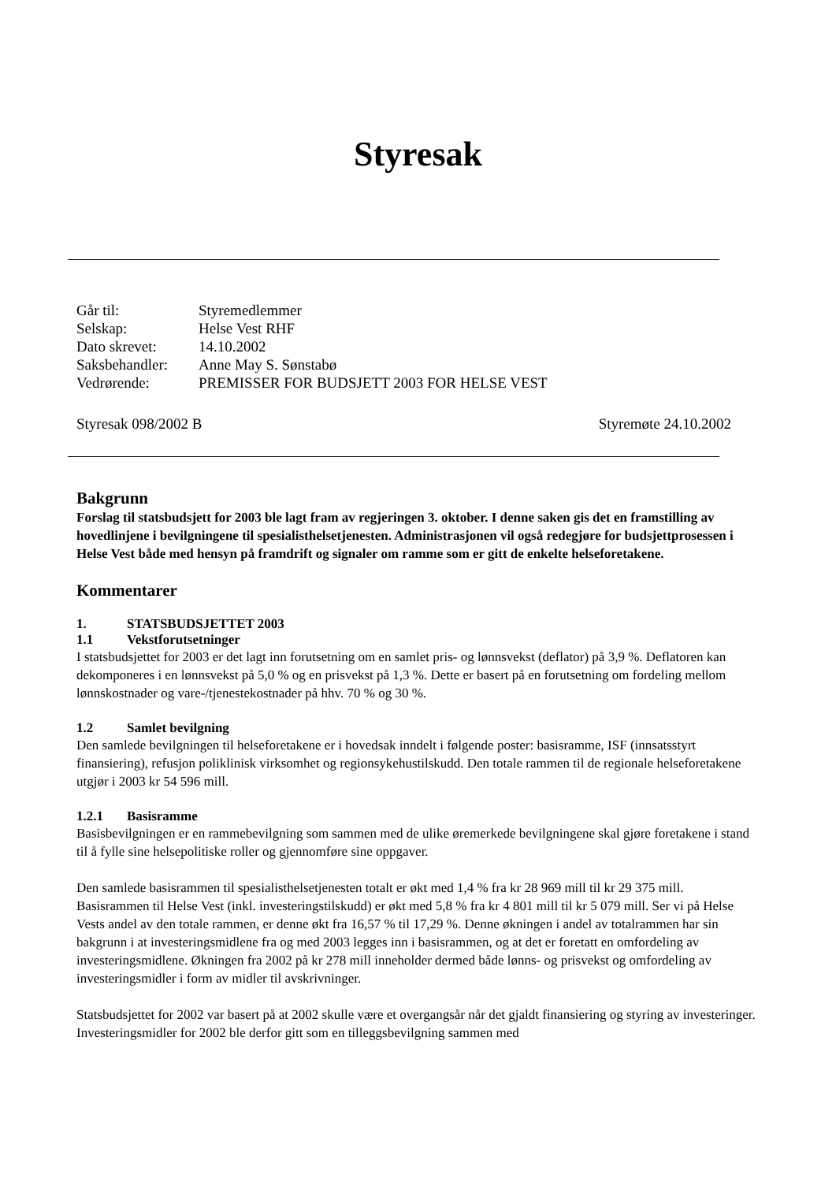Styresak
Går til: Styremedlemmer
Selskap: Helse Vest RHF
Dato skrevet: 14.10.2002
Saksbehandler: Anne May S. Sønstabø
Vedrørende: PREMISSER FOR BUDSJETT 2003 FOR HELSE VEST
Styresak 098/2002 B Styremøte 24.10.2002
Bakgrunn
Forslag til statsbudsjett for 2003 ble lagt fram av regjeringen 3. oktober. I denne saken gis det en framstilling av hovedlinjene i bevilgningene til spesialisthelsetjenesten. Administrasjonen vil også redegjøre for budsjettprosessen i Helse Vest både med hensyn på framdrift og signaler om ramme som er gitt de enkelte helseforetakene.
Kommentarer
1. STATSBUDSJETTET 2003
1.1 Vekstforutsetninger
I statsbudsjettet for 2003 er det lagt inn forutsetning om en samlet pris- og lønnsvekst (deflator) på 3,9 %. Deflatoren kan dekomponeres i en lønnsvekst på 5,0 % og en prisvekst på 1,3 %. Dette er basert på en forutsetning om fordeling mellom lønnskostnader og vare-/tjenestekostnader på hhv. 70 % og 30 %.
1.2 Samlet bevilgning
Den samlede bevilgningen til helseforetakene er i hovedsak inndelt i følgende poster: basisramme, ISF (innsatsstyrt finansiering), refusjon poliklinisk virksomhet og regionsykehustilskudd. Den totale rammen til de regionale helseforetakene utgjør i 2003 kr 54 596 mill.
1.2.1 Basisramme
Basisbevilgningen er en rammebevilgning som sammen med de ulike øremerkede bevilgningene skal gjøre foretakene i stand til å fylle sine helsepolitiske roller og gjennomføre sine oppgaver.
Den samlede basisrammen til spesialisthelsetjenesten totalt er økt med 1,4 % fra kr 28 969 mill til kr 29 375 mill. Basisrammen til Helse Vest (inkl. investeringstilskudd) er økt med 5,8 % fra kr 4 801 mill til kr 5 079 mill. Ser vi på Helse Vests andel av den totale rammen, er denne økt fra 16,57 % til 17,29 %. Denne økningen i andel av totalrammen har sin bakgrunn i at investeringsmidlene fra og med 2003 legges inn i basisrammen, og at det er foretatt en omfordeling av investeringsmidlene. Økningen fra 2002 på kr 278 mill inneholder dermed både lønns- og prisvekst og omfordeling av investeringsmidler i form av midler til avskrivninger.
Statsbudsjettet for 2002 var basert på at 2002 skulle være et overgangsår når det gjaldt finansiering og styring av investeringer. Investeringsmidler for 2002 ble derfor gitt som en tilleggsbevilgning sammen med